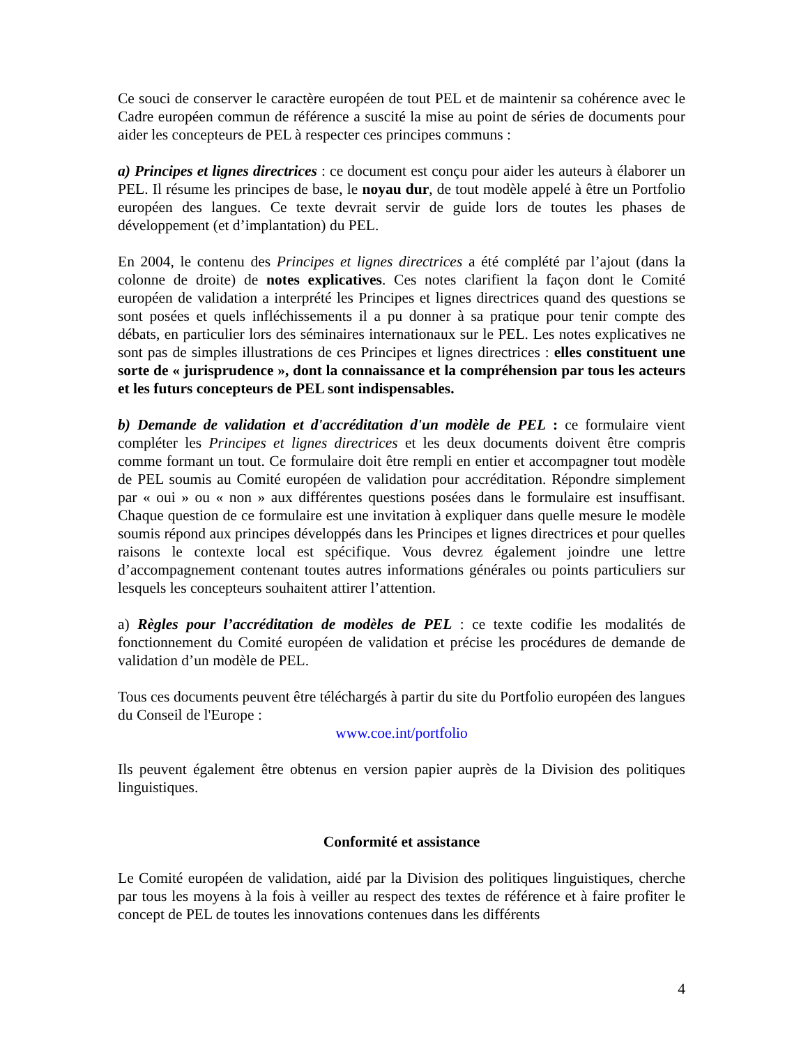Ce souci de conserver le caractère européen de tout PEL et de maintenir sa cohérence avec le Cadre européen commun de référence a suscité la mise au point de séries de documents pour aider les concepteurs de PEL à respecter ces principes communs :
a) Principes et lignes directrices : ce document est conçu pour aider les auteurs à élaborer un PEL. Il résume les principes de base, le noyau dur, de tout modèle appelé à être un Portfolio européen des langues. Ce texte devrait servir de guide lors de toutes les phases de développement (et d’implantation) du PEL.
En 2004, le contenu des Principes et lignes directrices a été complété par l’ajout (dans la colonne de droite) de notes explicatives. Ces notes clarifient la façon dont le Comité européen de validation a interprété les Principes et lignes directrices quand des questions se sont posées et quels infléchissements il a pu donner à sa pratique pour tenir compte des débats, en particulier lors des séminaires internationaux sur le PEL. Les notes explicatives ne sont pas de simples illustrations de ces Principes et lignes directrices : elles constituent une sorte de « jurisprudence », dont la connaissance et la compréhension par tous les acteurs et les futurs concepteurs de PEL sont indispensables.
b) Demande de validation et d'accréditation d'un modèle de PEL : ce formulaire vient compléter les Principes et lignes directrices et les deux documents doivent être compris comme formant un tout. Ce formulaire doit être rempli en entier et accompagner tout modèle de PEL soumis au Comité européen de validation pour accréditation. Répondre simplement par « oui » ou « non » aux différentes questions posées dans le formulaire est insuffisant. Chaque question de ce formulaire est une invitation à expliquer dans quelle mesure le modèle soumis répond aux principes développés dans les Principes et lignes directrices et pour quelles raisons le contexte local est spécifique. Vous devrez également joindre une lettre d’accompagnement contenant toutes autres informations générales ou points particuliers sur lesquels les concepteurs souhaitent attirer l’attention.
a) Règles pour l’accréditation de modèles de PEL : ce texte codifie les modalités de fonctionnement du Comité européen de validation et précise les procédures de demande de validation d’un modèle de PEL.
Tous ces documents peuvent être téléchargés à partir du site du Portfolio européen des langues du Conseil de l'Europe :
www.coe.int/portfolio
Ils peuvent également être obtenus en version papier auprès de la Division des politiques linguistiques.
Conformité et assistance
Le Comité européen de validation, aidé par la Division des politiques linguistiques, cherche par tous les moyens à la fois à veiller au respect des textes de référence et à faire profiter le concept de PEL de toutes les innovations contenues dans les différents
4